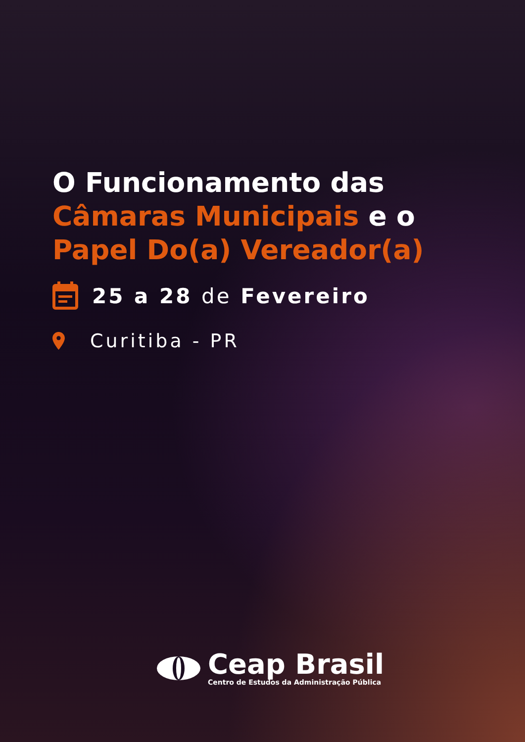O Funcionamento das
Câmaras Municipais e o
Papel Do(a) Vereador(a)
25 a 28 de Fevereiro
Curitiba - PR
Ceap Brasil
Centro de Estudos da Administração Pública